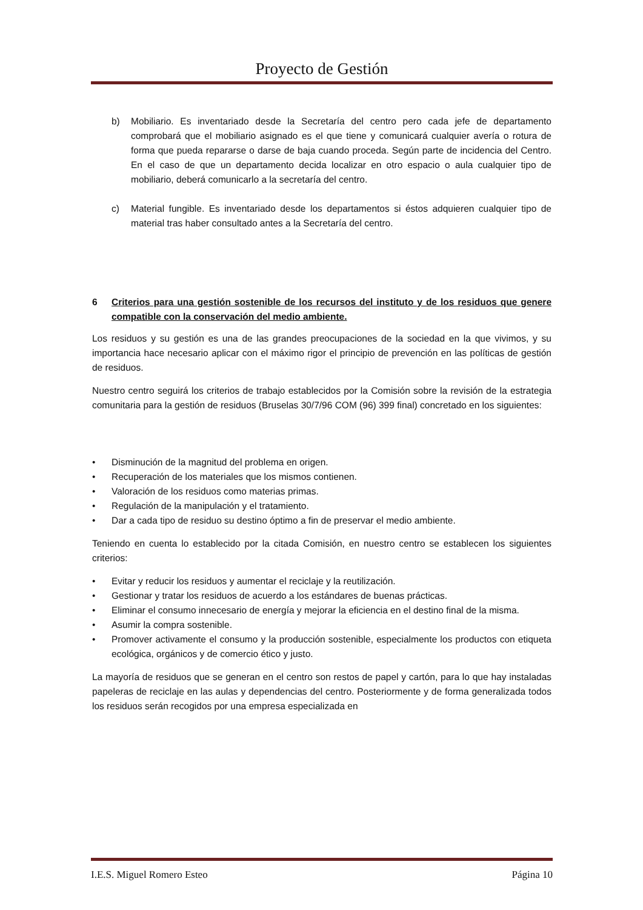Proyecto de Gestión
b) Mobiliario. Es inventariado desde la Secretaría del centro pero cada jefe de departamento comprobará que el mobiliario asignado es el que tiene y comunicará cualquier avería o rotura de forma que pueda repararse o darse de baja cuando proceda. Según parte de incidencia del Centro. En el caso de que un departamento decida localizar en otro espacio o aula cualquier tipo de mobiliario, deberá comunicarlo a la secretaría del centro.
c) Material fungible. Es inventariado desde los departamentos si éstos adquieren cualquier tipo de material tras haber consultado antes a la Secretaría del centro.
6 Criterios para una gestión sostenible de los recursos del instituto y de los residuos que genere compatible con la conservación del medio ambiente.
Los residuos y su gestión es una de las grandes preocupaciones de la sociedad en la que vivimos, y su importancia hace necesario aplicar con el máximo rigor el principio de prevención en las políticas de gestión de residuos.
Nuestro centro seguirá los criterios de trabajo establecidos por la Comisión sobre la revisión de la estrategia comunitaria para la gestión de residuos (Bruselas 30/7/96 COM (96) 399 final) concretado en los siguientes:
• Disminución de la magnitud del problema en origen.
• Recuperación de los materiales que los mismos contienen.
• Valoración de los residuos como materias primas.
• Regulación de la manipulación y el tratamiento.
• Dar a cada tipo de residuo su destino óptimo a fin de preservar el medio ambiente.
Teniendo en cuenta lo establecido por la citada Comisión, en nuestro centro se establecen los siguientes criterios:
• Evitar y reducir los residuos y aumentar el reciclaje y la reutilización.
• Gestionar y tratar los residuos de acuerdo a los estándares de buenas prácticas.
• Eliminar el consumo innecesario de energía y mejorar la eficiencia en el destino final de la misma.
• Asumir la compra sostenible.
• Promover activamente el consumo y la producción sostenible, especialmente los productos con etiqueta ecológica, orgánicos y de comercio ético y justo.
La mayoría de residuos que se generan en el centro son restos de papel y cartón, para lo que hay instaladas papeleras de reciclaje en las aulas y dependencias del centro. Posteriormente y de forma generalizada todos los residuos serán recogidos por una empresa especializada en
I.E.S. Miguel Romero Esteo Página 10